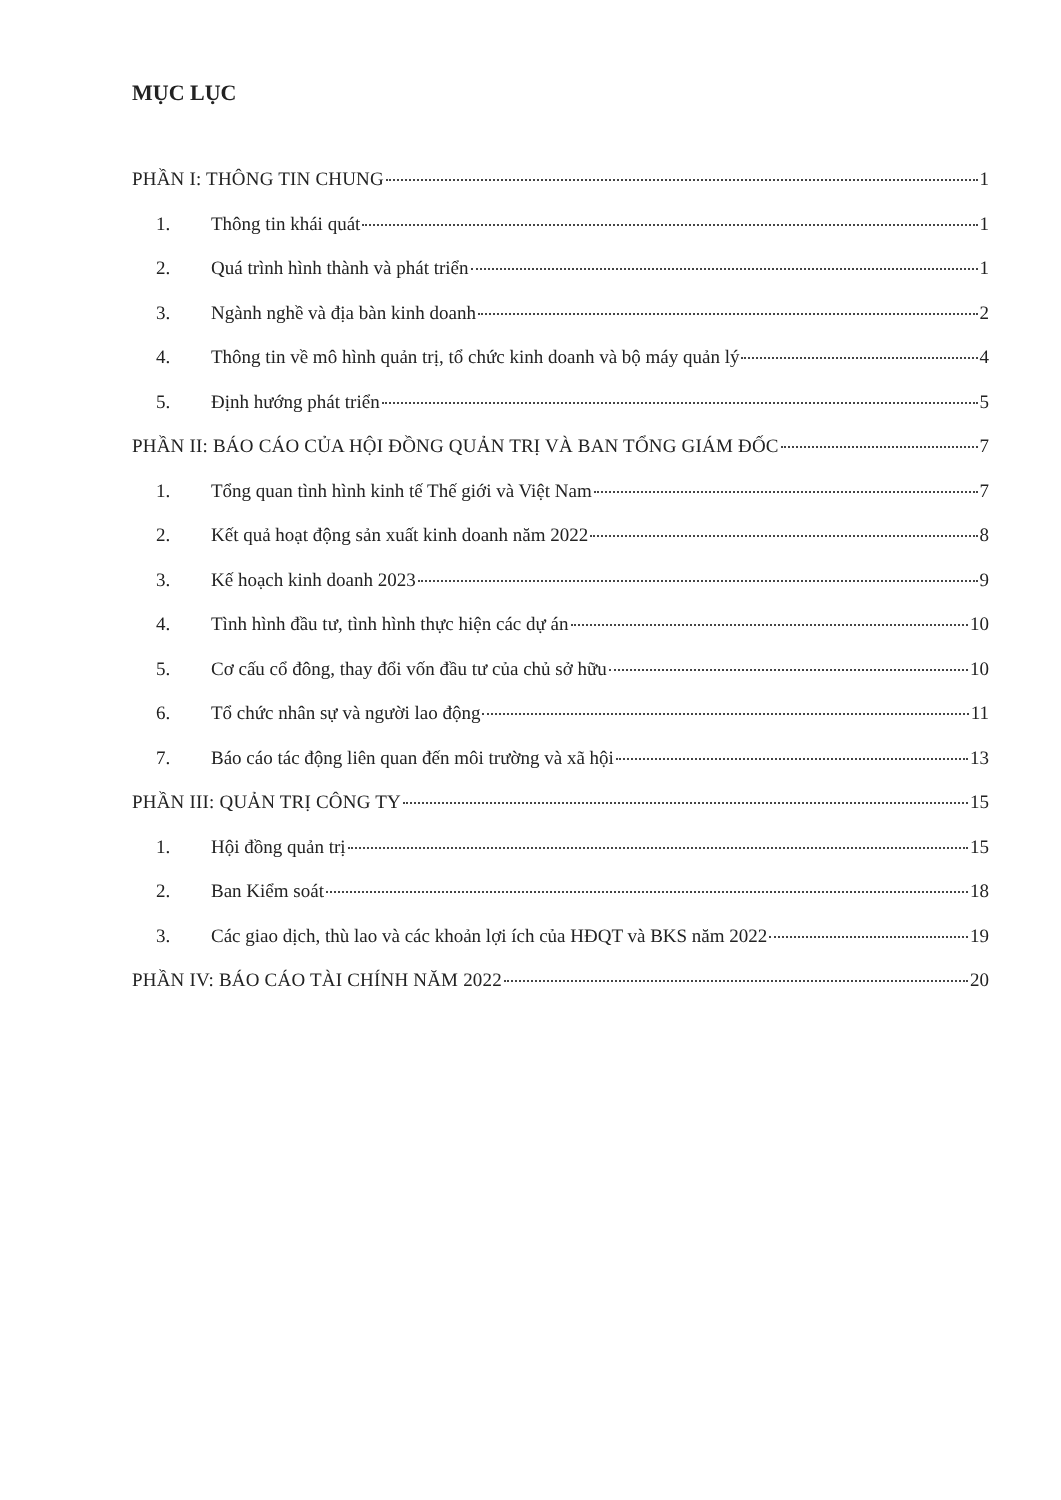MỤC LỤC
PHẦN I: THÔNG TIN CHUNG 1
1. Thông tin khái quát 1
2. Quá trình hình thành và phát triển 1
3. Ngành nghề và địa bàn kinh doanh 2
4. Thông tin về mô hình quản trị, tổ chức kinh doanh và bộ máy quản lý 4
5. Định hướng phát triển 5
PHẦN II: BÁO CÁO CỦA HỘI ĐỒNG QUẢN TRỊ VÀ BAN TỔNG GIÁM ĐỐC 7
1. Tổng quan tình hình kinh tế Thế giới và Việt Nam 7
2. Kết quả hoạt động sản xuất kinh doanh năm 2022 8
3. Kế hoạch kinh doanh 2023 9
4. Tình hình đầu tư, tình hình thực hiện các dự án 10
5. Cơ cấu cổ đông, thay đổi vốn đầu tư của chủ sở hữu 10
6. Tổ chức nhân sự và người lao động 11
7. Báo cáo tác động liên quan đến môi trường và xã hội 13
PHẦN III: QUẢN TRỊ CÔNG TY 15
1. Hội đồng quản trị 15
2. Ban Kiểm soát 18
3. Các giao dịch, thù lao và các khoản lợi ích của HĐQT và BKS năm 2022 19
PHẦN IV: BÁO CÁO TÀI CHÍNH NĂM 2022 20